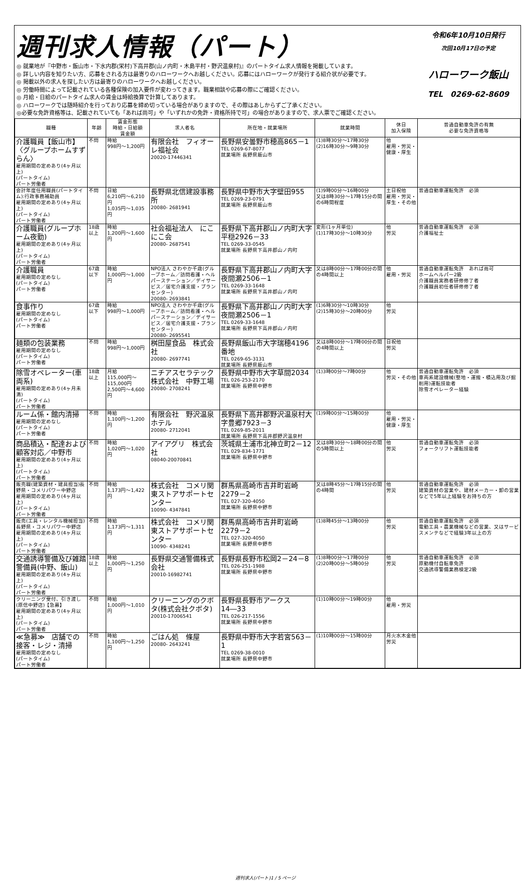週刊求人情報（パート）
◎ 就業地が『中野市・飯山市・下水内郡(栄村)下高井郡(山ノ内町・木島平村・野沢温泉村)』のパートタイム求人情報を掲載しています。
◎ 詳しい内容を知りたい方、応募をされる方は最寄りのハローワークへお越しください。応募にはハローワークが発行する紹介状が必要です。
◎ 掲載以外の求人を探したい方は最寄りのハローワークへお越しください。
◎ 労働時間によって記載されている各種保険の加入要件が変わってきます。職業相談や応募の際にご確認ください。
◎ 月給・日給のパートタイム求人の賃金は時給換算で計算してあります。
◎ ハローワークでは随時紹介を行っており応募を締め切っている場合がありますので、その際はあしからずご了承ください。
◎必要な免許資格等は、記載されていても「あれば尚可」や「いずれかの免許・資格所持で可」の場合がありますので、求人票でご確認ください。
令和6年10月10日発行
次回10月17日の予定
ハローワーク飯山
TEL　0269-62-8609
| 職種 | 年齢 | 賃金形態 時給・日給額 賃金額 | 求人者名 | 所在地・就業場所 | 就業時間 | 休日 加入保険 | 普通自動車免許の有無 必要な免許資格等 |
| --- | --- | --- | --- | --- | --- | --- | --- |
| 介護職員【飯山市】〈グループホームすずらん〉 雇用期間の定めあり(4ヶ月以上) (パートタイム) パート労働者 | 不問 | 時給 998円～1,200円 | 有限会社 フィオーレ福祉会 20020-17446341 | 長野県安曇野市穂高865－1 TEL 0269-67-8077 就業場所 長野県飯山市 | (1)8時30分～17時30分 (2)16時30分～9時30分 | 他 雇用・労災・健康・厚生 | |
| 会計年度任用職員(パートタイム):行政事務補助員 雇用期間の定めあり(4ヶ月以上) (パートタイム) パート労働者 | 不問 | 日給 6,210円～6,210円 1,035円～1,035円 | 長野県北信建設事務所 20080- 2681941 | 長野県中野市大字壁田955 TEL 0269-23-0791 就業場所 長野県飯山市 | (1)9時00分～16時00分 又は8時30分～17時15分の間の6時間程度 | 土日祝他 雇用・労災・厚生・その他 | 普通自動車運転免許 必須 |
| 介護職員(グループホーム夜勤) 雇用期間の定めあり(4ヶ月以上) (パートタイム) パート労働者 | 18歳以上 | 時給 1,200円～1,600円 | 社会福祉法人 にこにこ会 20080- 2687541 | 長野県下高井郡山ノ内町大字平穏2926－33 TEL 0269-33-0545 就業場所 長野県下高井郡山ノ内町 | 変形(1ヶ月単位) (1)17時30分～10時30分 | 他 労災 | 普通自動車運転免許 必須 介護福祉士 |
| 介護職員 雇用期間の定めなし (パートタイム) パート労働者 | 67歳以下 | 時給 1,000円～1,000円 | NPO法人 さわやか千歳(グループホーム／訪問看護・ヘルパーステーション／デイサービス／居宅介護支援・プランセンター) 20080- 2693841 | 長野県下高井郡山ノ内町大字夜間瀬2506－1 TEL 0269-33-1648 就業場所 長野県下高井郡山ノ内町 | 又は8時00分～17時00分の間の4時間以上 | 他 雇用・労災 | 普通自動車運転免許 あれば尚可 ホームヘルパー2級 介護職員実務者研修修了者 介護職員初任者研修修了者 |
| 食事作り 雇用期間の定めなし (パートタイム) パート労働者 | 67歳以下 | 時給 998円～1,000円 | NPO法人 さわやか千歳(グループホーム／訪問看護・ヘルパーステーション／デイサービス／居宅介護支援・プランセンター) 20080- 2695541 | 長野県下高井郡山ノ内町大字夜間瀬2506－1 TEL 0269-33-1648 就業場所 長野県下高井郡山ノ内町 | (1)6時30分～10時30分 (2)15時30分～20時00分 | 他 労災 | |
| 麺類の包装業務 雇用期間の定めなし (パートタイム) パート労働者 | 不問 | 時給 998円～1,000円 | 桝田屋食品 株式会社 20080- 2697741 | 長野県飯山市大字瑞穂4196番地 TEL 0269-65-3131 就業場所 長野県飯山市 | 又は8時00分～17時00分の間の4時間以上 | 日祝他 労災 | |
| 除雪オペレーター(車両系) 雇用期間の定めあり(4ヶ月未満) (パートタイム) パート労働者 | 18歳以上 | 月給 115,000円～115,000円 2,500円～4,600円 | ニチアスセラテック株式会社 中野工場 20080- 2708241 | 長野県中野市大字草間2034 TEL 026-253-2170 就業場所 長野県中野市 | (1)3時00分～7時00分 | 他 労災・その他 | 普通自動車運転免許 必須 車両系建設機械(整地・運搬・積込用及び掘削用)運転技能者 除雪オペレーター経験 |
| ルーム係・館内清掃 雇用期間の定めなし (パートタイム) パート労働者 | 不問 | 時給 1,100円～1,200円 | 有限会社 野沢温泉ホテル 20080- 2712041 | 長野県下高井郡野沢温泉村大字豊郷7923－3 TEL 0269-85-2011 就業場所 長野県下高井郡野沢温泉村 | (1)9時00分～15時00分 | 他 雇用・労災・健康・厚生 | |
| 商品積込・配達および顧客対応／中野市 雇用期間の定めあり(4ヶ月以上) (パートタイム) パート労働者 | 不問 | 時給 1,020円～1,020円 | アイアグリ 株式会社 08040-20070841 | 茨城県土浦市北神立町2－12 TEL 029-834-1771 就業場所 長野県中野市 | 又は8時30分～18時00分の間の5時間以上 | 他 労災 | 普通自動車運転免許 必須 フォークリフト運転技能者 |
| 販売職(建築資材・建具担当)長野県・コメリパワー中野店 雇用期間の定めあり(4ヶ月以上) (パートタイム) パート労働者 | 不問 | 時給 1,173円～1,422円 | 株式会社 コメリ関東ストアサポートセンター 10090- 4347841 | 群馬県高崎市吉井町岩崎2279－2 TEL 027-320-4050 就業場所 長野県中野市 | 又は8時45分～17時15分の間の4時間 | 他 労災 | 普通自動車運転免許 必須 建築資材の営業や、建材メーカー・卸の営業などで5年以上経験をお持ちの方 |
| 販売(工具・レンタル機械担当)長野県・コメリパワー中野店 雇用期間の定めあり(4ヶ月以上) (パートタイム) パート労働者 | 不問 | 時給 1,173円～1,311円 | 株式会社 コメリ関東ストアサポートセンター 10090- 4348241 | 群馬県高崎市吉井町岩崎2279－2 TEL 027-320-4050 就業場所 長野県中野市 | (1)8時45分～13時00分 | 他 労災 | 普通自動車運転免許 必須 電動工具・農業機械などの営業、又はサービスメンテなどで経験3年以上の方 |
| 交通誘導警備及び雑踏警備員(中野、飯山) 雇用期間の定めあり(4ヶ月以上) (パートタイム) パート労働者 | 18歳以上 | 時給 1,000円～1,250円 | 長野県交通警備株式会社 20010-16982741 | 長野県長野市松岡2－24－8 TEL 026-251-1988 就業場所 長野県中野市 | (1)8時00分～17時00分 (2)20時00分～5時00分 | 他 労災 | 普通自動車運転免許 必須 原動機付自転車免許 交通誘導警備業務検定2級 |
| クリーニング受付、引き渡し(原信中野店)【急募】 雇用期間の定めあり(4ヶ月以上) (パートタイム) パート労働者 | 不問 | 時給 1,000円～1,010円 | クリーニングのクボタ(株式会社クボタ) 20010-17006541 | 長野県長野市アークス14―33 TEL 026-217-1556 就業場所 長野県中野市 | (1)10時00分～19時00分 | 他 雇用・労災 | |
| ≪急募≫ 店舗での接客・レジ・清掃 雇用期間の定めなし (パートタイム) パート労働者 | 不問 | 時給 1,100円～1,250円 | ごはん処 條屋 20080- 2643241 | 長野県中野市大字若宮563－1 TEL 0269-38-0010 就業場所 長野県中野市 | (1)10時00分～15時00分 | 月火水木金他 労災 | |
週刊求人(パート)1 / 5 ページ